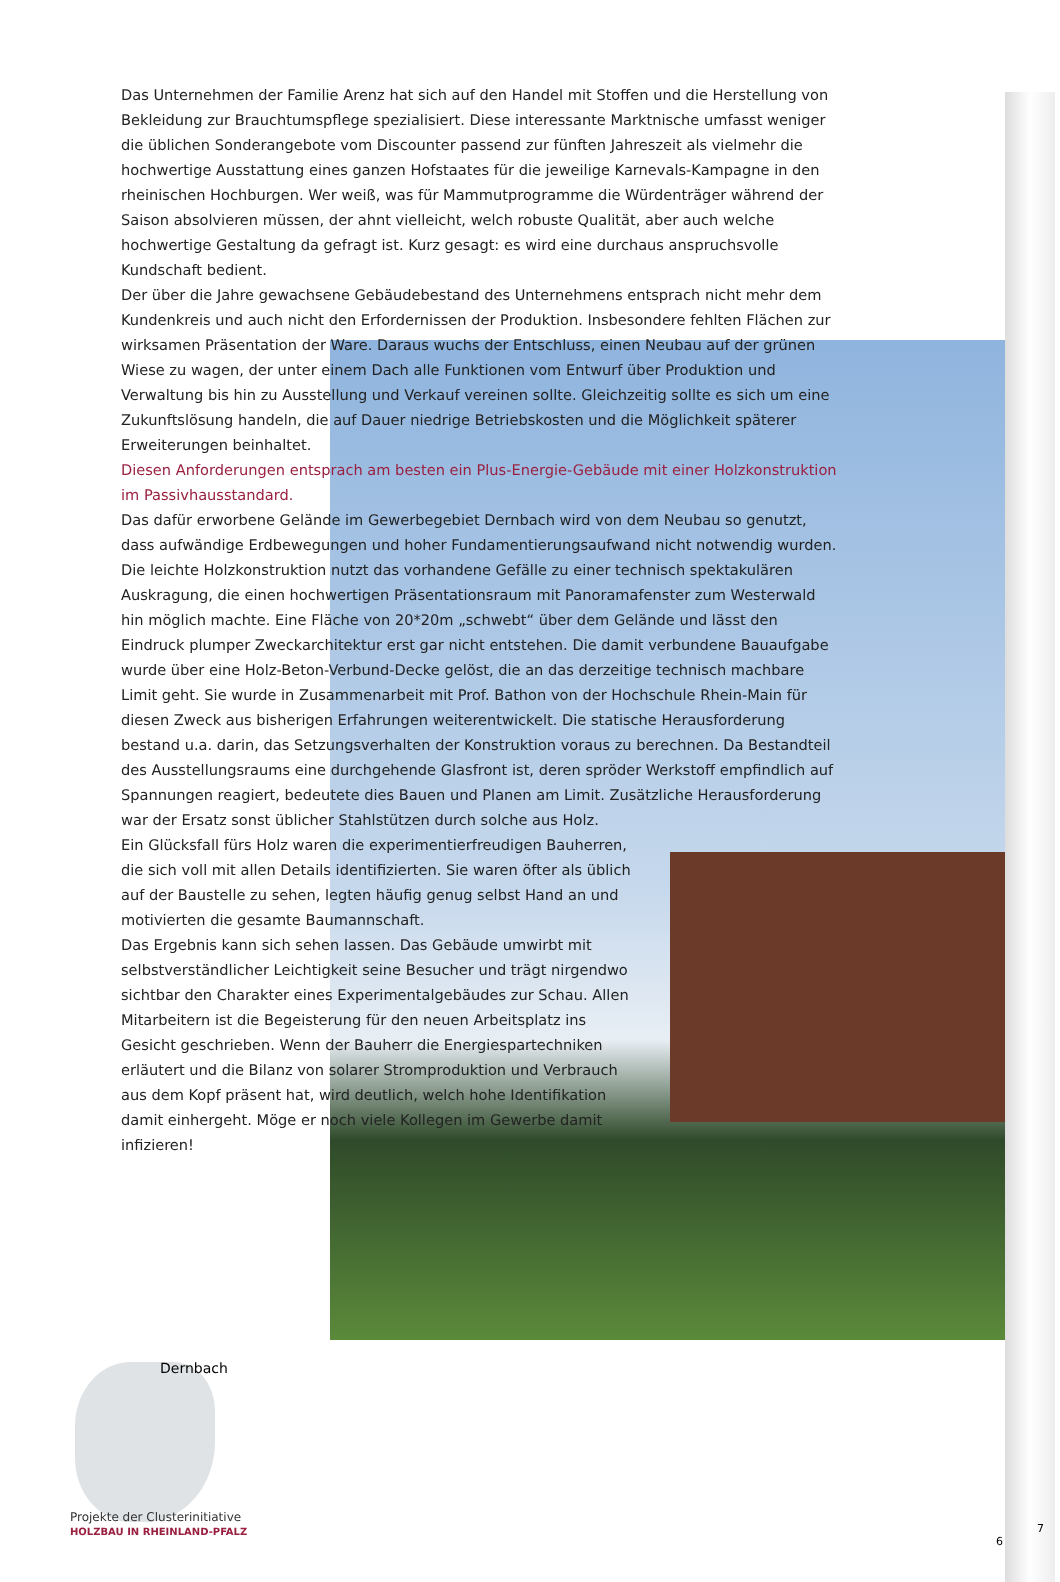Das Unternehmen der Familie Arenz hat sich auf den Handel mit Stoffen und die Herstellung von Bekleidung zur Brauchtumspflege spezialisiert. Diese interessante Marktnische umfasst weniger die üblichen Sonderangebote vom Discounter passend zur fünften Jahreszeit als vielmehr die hochwertige Ausstattung eines ganzen Hofstaates für die jeweilige Karnevals-Kampagne in den rheinischen Hochburgen. Wer weiß, was für Mammutprogramme die Würdenträger während der Saison absolvieren müssen, der ahnt vielleicht, welch robuste Qualität, aber auch welche hochwertige Gestaltung da gefragt ist. Kurz gesagt: es wird eine durchaus anspruchsvolle Kundschaft bedient.
Der über die Jahre gewachsene Gebäudebestand des Unternehmens entsprach nicht mehr dem Kundenkreis und auch nicht den Erfordernissen der Produktion. Insbesondere fehlten Flächen zur wirksamen Präsentation der Ware. Daraus wuchs der Entschluss, einen Neubau auf der grünen Wiese zu wagen, der unter einem Dach alle Funktionen vom Entwurf über Produktion und Verwaltung bis hin zu Ausstellung und Verkauf vereinen sollte. Gleichzeitig sollte es sich um eine Zukunftslösung handeln, die auf Dauer niedrige Betriebskosten und die Möglichkeit späterer Erweiterungen beinhaltet.
Diesen Anforderungen entsprach am besten ein Plus-Energie-Gebäude mit einer Holzkonstruktion im Passivhausstandard.
Das dafür erworbene Gelände im Gewerbegebiet Dernbach wird von dem Neubau so genutzt, dass aufwändige Erdbewegungen und hoher Fundamentierungsaufwand nicht notwendig wurden.
Die leichte Holzkonstruktion nutzt das vorhandene Gefälle zu einer technisch spektakulären Auskragung, die einen hochwertigen Präsentationsraum mit Panoramafenster zum Westerwald hin möglich machte. Eine Fläche von 20*20m „schwebt“ über dem Gelände und lässt den Eindruck plumper Zweckarchitektur erst gar nicht entstehen. Die damit verbundene Bauaufgabe wurde über eine Holz-Beton-Verbund-Decke gelöst, die an das derzeitige technisch machbare Limit geht. Sie wurde in Zusammenarbeit mit Prof. Bathon von der Hochschule Rhein-Main für diesen Zweck aus bisherigen Erfahrungen weiterentwickelt. Die statische Herausforderung bestand u.a. darin, das Setzungsverhalten der Konstruktion voraus zu berechnen. Da Bestandteil des Ausstellungsraums eine durchgehende Glasfront ist, deren spröder Werkstoff empfindlich auf Spannungen reagiert, bedeutete dies Bauen und Planen am Limit. Zusätzliche Herausforderung war der Ersatz sonst üblicher Stahlstützen durch solche aus Holz.
Ein Glücksfall fürs Holz waren die experimentierfreudigen Bauherren, die sich voll mit allen Details identifizierten. Sie waren öfter als üblich auf der Baustelle zu sehen, legten häufig genug selbst Hand an und motivierten die gesamte Baumannschaft.
Das Ergebnis kann sich sehen lassen. Das Gebäude umwirbt mit selbstverständlicher Leichtigkeit seine Besucher und trägt nirgendwo sichtbar den Charakter eines Experimentalgebäudes zur Schau. Allen Mitarbeitern ist die Begeisterung für den neuen Arbeitsplatz ins Gesicht geschrieben. Wenn der Bauherr die Energiespartechniken erläutert und die Bilanz von solarer Stromproduktion und Verbrauch aus dem Kopf präsent hat, wird deutlich, welch hohe Identifikation damit einhergeht. Möge er noch viele Kollegen im Gewerbe damit infizieren!
Dernbach
Projekte der Clusterinitiative
HOLZBAU IN RHEINLAND-PFALZ
6
7